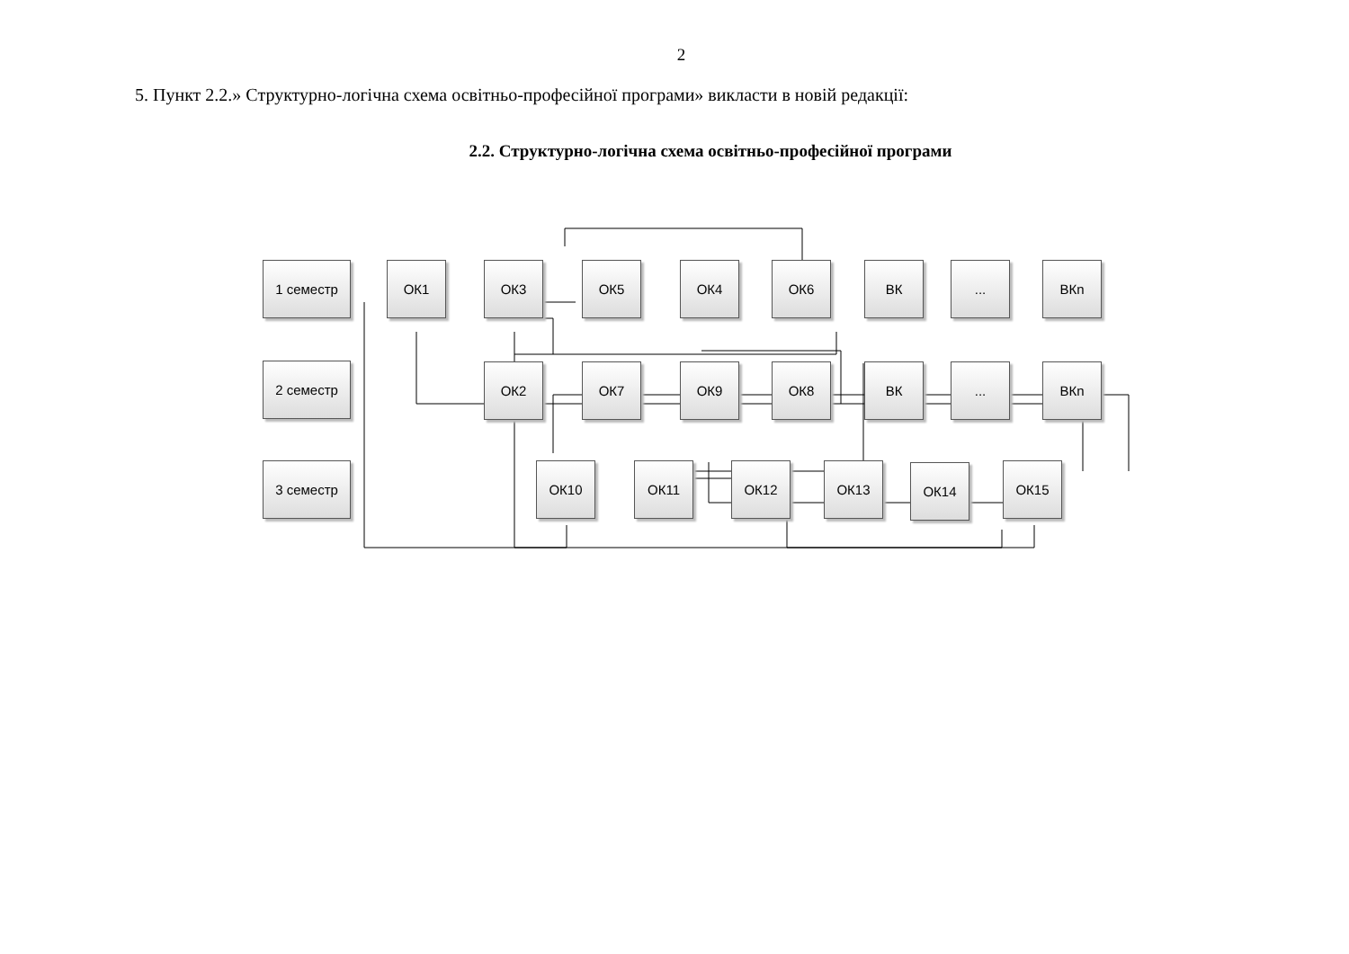2
5. Пункт 2.2.» Структурно-логічна схема освітньо-професійної програми» викласти в новій редакції:
2.2. Структурно-логічна схема освітньо-професійної програми
1 семестр ОК1 ОК3 ОК5 ОК4 ОК6 ВК ... ВКn
2 семестр ОК2 ОК7 ОК9 ОК8 ВК ... ВКn
3 семестр ОК10 ОК11 ОК12 ОК13 ОК14 ОК15